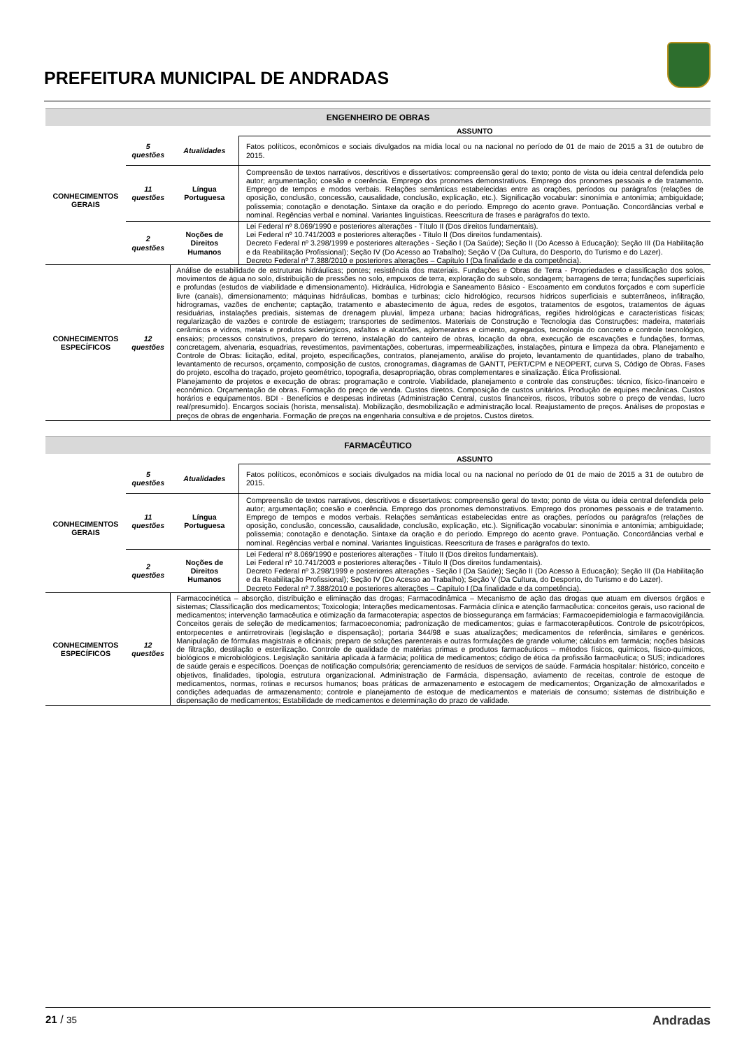PREFEITURA MUNICIPAL DE ANDRADAS
| ENGENHEIRO DE OBRAS | | | |
| | | | ASSUNTO |
| CONHECIMENTOS GERAIS | 5 questões | Atualidades | Fatos políticos, econômicos e sociais divulgados na mídia local ou na nacional no período de 01 de maio de 2015 a 31 de outubro de 2015. |
| | 11 questões | Língua Portuguesa | Compreensão de textos narrativos, descritivos e dissertativos: compreensão geral do texto; ponto de vista ou ideia central defendida pelo autor; argumentação; coesão e coerência. Emprego dos pronomes demonstrativos. Emprego dos pronomes pessoais e de tratamento. Emprego de tempos e modos verbais. Relações semânticas estabelecidas entre as orações, períodos ou parágrafos (relações de oposição, conclusão, concessão, causalidade, conclusão, explicação, etc.). Significação vocabular: sinonímia e antonímia; ambiguidade; polissemia; conotação e denotação. Sintaxe da oração e do período. Emprego do acento grave. Pontuação. Concordâncias verbal e nominal. Regências verbal e nominal. Variantes linguísticas. Reescritura de frases e parágrafos do texto. |
| | 2 questões | Noções de Direitos Humanos | Lei Federal nº 8.069/1990 e posteriores alterações - Título II (Dos direitos fundamentais). Lei Federal nº 10.741/2003 e posteriores alterações - Título II (Dos direitos fundamentais). Decreto Federal nº 3.298/1999 e posteriores alterações - Seção I (Da Saúde); Seção II (Do Acesso à Educação); Seção III (Da Habilitação e da Reabilitação Profissional); Seção IV (Do Acesso ao Trabalho); Seção V (Da Cultura, do Desporto, do Turismo e do Lazer). Decreto Federal nº 7.388/2010 e posteriores alterações – Capítulo I (Da finalidade e da competência). |
| CONHECIMENTOS ESPECÍFICOS | 12 questões | Análise de estabilidade de estruturas hidráulicas; pontes; resistência dos materiais. Fundações e Obras de Terra - Propriedades e classificação dos solos, movimentos de água no solo, distribuição de pressões no solo, empuxos de terra, exploração do subsolo, sondagem; barragens de terra; fundações superficiais e profundas (estudos de viabilidade e dimensionamento). Hidráulica, Hidrologia e Saneamento Básico - Escoamento em condutos forçados e com superfície livre (canais), dimensionamento; máquinas hidráulicas, bombas e turbinas; ciclo hidrológico, recursos hídricos superficiais e subterrâneos, infiltração, hidrogramas, vazões de enchente; captação, tratamento e abastecimento de água, redes de esgotos, tratamentos de esgotos, tratamentos de águas residuárias, instalações prediais, sistemas de drenagem pluvial, limpeza urbana; bacias hidrográficas, regiões hidrológicas e características físicas; regularização de vazões e controle de estiagem; transportes de sedimentos. Materiais de Construção e Tecnologia das Construções: madeira, materiais cerâmicos e vidros, metais e produtos siderúrgicos, asfaltos e alcatrões, aglomerantes e cimento, agregados, tecnologia do concreto e controle tecnológico, ensaios; processos construtivos, preparo do terreno, instalação do canteiro de obras, locação da obra, execução de escavações e fundações, formas, concretagem, alvenaria, esquadrias, revestimentos, pavimentações, coberturas, impermeabilizações, instalações, pintura e limpeza da obra. Planejamento e Controle de Obras: licitação, edital, projeto, especificações, contratos, planejamento, análise do projeto, levantamento de quantidades, plano de trabalho, levantamento de recursos, orçamento, composição de custos, cronogramas, diagramas de GANTT, PERT/CPM e NEOPERT, curva S, Código de Obras. Fases do projeto, escolha do traçado, projeto geométrico, topografia, desapropriação, obras complementares e sinalização. Ética Profissional. Planejamento de projetos e execução de obras: programação e controle. Viabilidade, planejamento e controle das construções: técnico, físico-financeiro e econômico. Orçamentação de obras. Formação do preço de venda. Custos diretos. Composição de custos unitários. Produção de equipes mecânicas. Custos horários e equipamentos. BDI - Benefícios e despesas indiretas (Administração Central, custos financeiros, riscos, tributos sobre o preço de vendas, lucro real/presumido). Encargos sociais (horista, mensalista). Mobilização, desmobilização e administração local. Reajustamento de preços. Análises de propostas e preços de obras de engenharia. Formação de preços na engenharia consultiva e de projetos. Custos diretos. | |
| FARMACÊUTICO | | | |
| | | | ASSUNTO |
| CONHECIMENTOS GERAIS | 5 questões | Atualidades | Fatos políticos, econômicos e sociais divulgados na mídia local ou na nacional no período de 01 de maio de 2015 a 31 de outubro de 2015. |
| | 11 questões | Língua Portuguesa | Compreensão de textos narrativos, descritivos e dissertativos: compreensão geral do texto; ponto de vista ou ideia central defendida pelo autor; argumentação; coesão e coerência. Emprego dos pronomes demonstrativos. Emprego dos pronomes pessoais e de tratamento. Emprego de tempos e modos verbais. Relações semânticas estabelecidas entre as orações, períodos ou parágrafos (relações de oposição, conclusão, concessão, causalidade, conclusão, explicação, etc.). Significação vocabular: sinonímia e antonímia; ambiguidade; polissemia; conotação e denotação. Sintaxe da oração e do período. Emprego do acento grave. Pontuação. Concordâncias verbal e nominal. Regências verbal e nominal. Variantes linguísticas. Reescritura de frases e parágrafos do texto. |
| | 2 questões | Noções de Direitos Humanos | Lei Federal nº 8.069/1990 e posteriores alterações - Título II (Dos direitos fundamentais). Lei Federal nº 10.741/2003 e posteriores alterações - Título II (Dos direitos fundamentais). Decreto Federal nº 3.298/1999 e posteriores alterações - Seção I (Da Saúde); Seção II (Do Acesso à Educação); Seção III (Da Habilitação e da Reabilitação Profissional); Seção IV (Do Acesso ao Trabalho); Seção V (Da Cultura, do Desporto, do Turismo e do Lazer). Decreto Federal nº 7.388/2010 e posteriores alterações – Capítulo I (Da finalidade e da competência). |
| CONHECIMENTOS ESPECÍFICOS | 12 questões | Farmacocinética – absorção, distribuição e eliminação das drogas; Farmacodinâmica – Mecanismo de ação das drogas que atuam em diversos órgãos e sistemas; Classificação dos medicamentos; Toxicologia; Interações medicamentosas. Farmácia clínica e atenção farmacêutica: conceitos gerais, uso racional de medicamentos; intervenção farmacêutica e otimização da farmacoterapia; aspectos de biossegurança em farmácias; Farmacoepidemiologia e farmacovigilância. Conceitos gerais de seleção de medicamentos; farmacoeconomia; padronização de medicamentos; guias e farmacoterapêuticos. Controle de psicotrópicos, entorpecentes e antirretrovirais (legislação e dispensação); portaria 344/98 e suas atualizações; medicamentos de referência, similares e genéricos. Manipulação de fórmulas magistrais e oficinais; preparo de soluções parenterais e outras formulações de grande volume; cálculos em farmácia; noções básicas de filtração, destilação e esterilização. Controle de qualidade de matérias primas e produtos farmacêuticos – métodos físicos, químicos, físico-químicos, biológicos e microbiológicos. Legislação sanitária aplicada à farmácia; política de medicamentos; código de ética da profissão farmacêutica; o SUS; indicadores de saúde gerais e específicos. Doenças de notificação compulsória; gerenciamento de resíduos de serviços de saúde. Farmácia hospitalar: histórico, conceito e objetivos, finalidades, tipologia, estrutura organizacional. Administração de Farmácia, dispensação, aviamento de receitas, controle de estoque de medicamentos, normas, rotinas e recursos humanos; boas práticas de armazenamento e estocagem de medicamentos; Organização de almoxarifados e condições adequadas de armazenamento; controle e planejamento de estoque de medicamentos e materiais de consumo; sistemas de distribuição e dispensação de medicamentos; Estabilidade de medicamentos e determinação do prazo de validade. | |
21 / 35
Andradas